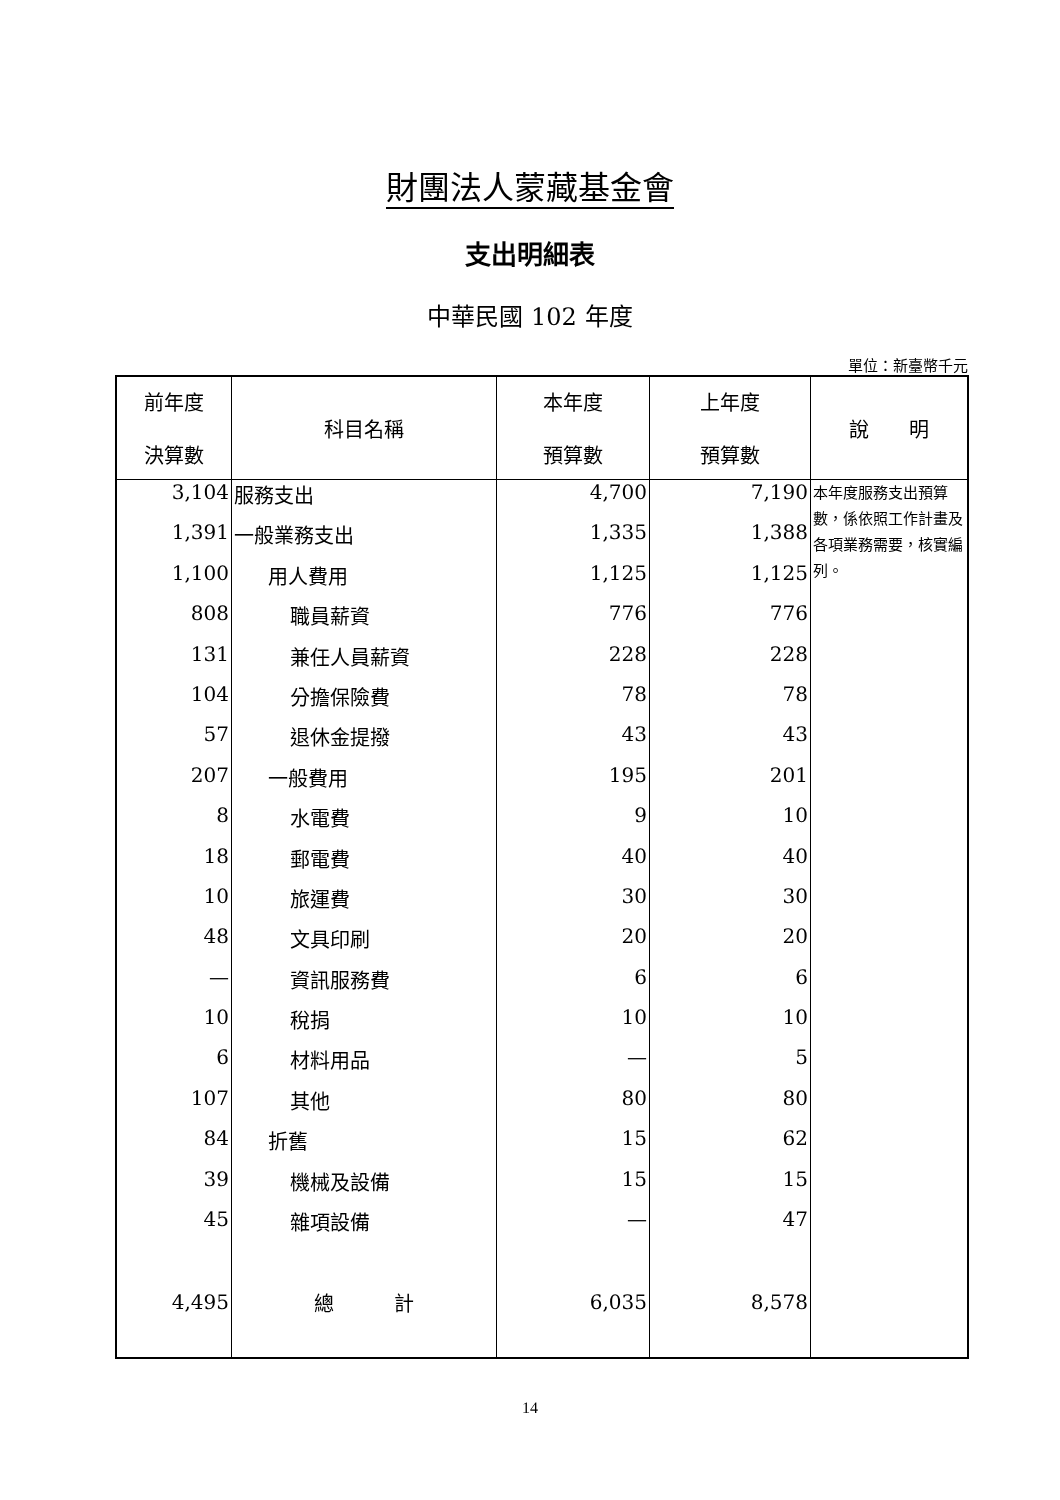財團法人蒙藏基金會
支出明細表
中華民國 102 年度
單位：新臺幣千元
| 前年度 決算數 | 科目名稱 | 本年度 預算數 | 上年度 預算數 | 說 明 |
| --- | --- | --- | --- | --- |
| 3,104 | 服務支出 | 4,700 | 7,190 | 本年度服務支出預算數，係依照工作計畫及各項業務需要，核實編列。 |
| 1,391 | 一般業務支出 | 1,335 | 1,388 | |
| 1,100 | 用人費用 | 1,125 | 1,125 | |
| 808 | 職員薪資 | 776 | 776 | |
| 131 | 兼任人員薪資 | 228 | 228 | |
| 104 | 分擔保險費 | 78 | 78 | |
| 57 | 退休金提撥 | 43 | 43 | |
| 207 | 一般費用 | 195 | 201 | |
| 8 | 水電費 | 9 | 10 | |
| 18 | 郵電費 | 40 | 40 | |
| 10 | 旅運費 | 30 | 30 | |
| 48 | 文具印刷 | 20 | 20 | |
| — | 資訊服務費 | 6 | 6 | |
| 10 | 稅捐 | 10 | 10 | |
| 6 | 材料用品 | — | 5 | |
| 107 | 其他 | 80 | 80 | |
| 84 | 折舊 | 15 | 62 | |
| 39 | 機械及設備 | 15 | 15 | |
| 45 | 雜項設備 | — | 47 | |
| 4,495 | 總 計 | 6,035 | 8,578 | |
14